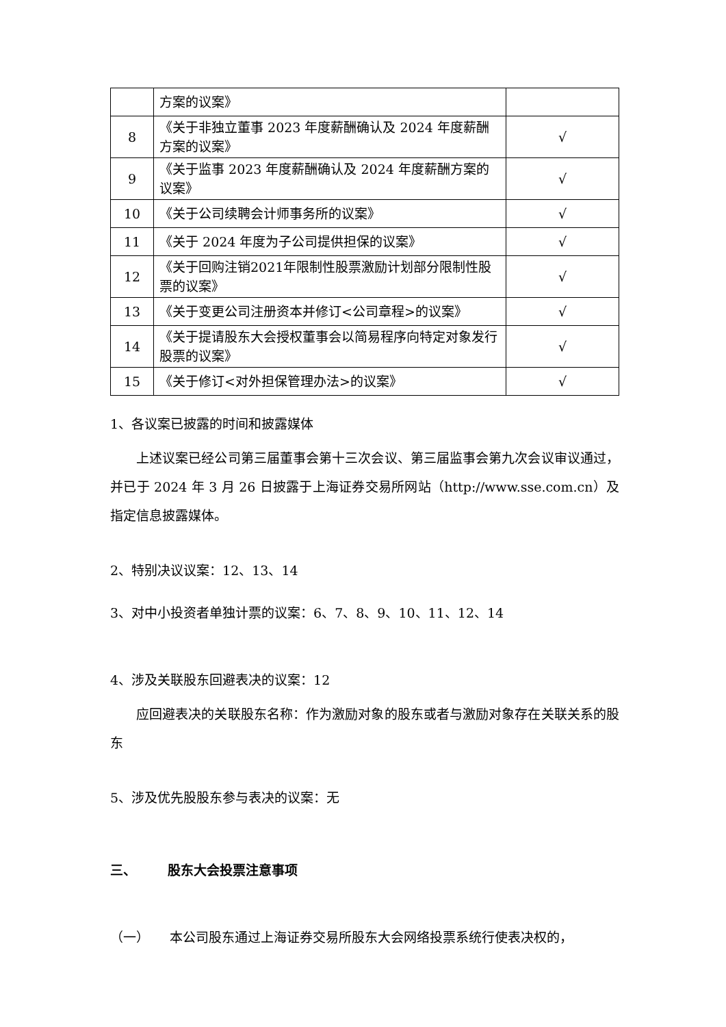| | 方案的议案》 | |
| 8 | 《关于非独立董事 2023 年度薪酬确认及 2024 年度薪酬方案的议案》 | √ |
| 9 | 《关于监事 2023 年度薪酬确认及 2024 年度薪酬方案的议案》 | √ |
| 10 | 《关于公司续聘会计师事务所的议案》 | √ |
| 11 | 《关于 2024 年度为子公司提供担保的议案》 | √ |
| 12 | 《关于回购注销2021年限制性股票激励计划部分限制性股票的议案》 | √ |
| 13 | 《关于变更公司注册资本并修订<公司章程>的议案》 | √ |
| 14 | 《关于提请股东大会授权董事会以简易程序向特定对象发行股票的议案》 | √ |
| 15 | 《关于修订<对外担保管理办法>的议案》 | √ |
1、各议案已披露的时间和披露媒体
上述议案已经公司第三届董事会第十三次会议、第三届监事会第九次会议审议通过，并已于 2024 年 3 月 26 日披露于上海证券交易所网站（http://www.sse.com.cn）及指定信息披露媒体。
2、特别决议议案：12、13、14
3、对中小投资者单独计票的议案：6、7、8、9、10、11、12、14
4、涉及关联股东回避表决的议案：12
应回避表决的关联股东名称：作为激励对象的股东或者与激励对象存在关联关系的股东
5、涉及优先股股东参与表决的议案：无
三、 股东大会投票注意事项
（一） 本公司股东通过上海证券交易所股东大会网络投票系统行使表决权的，